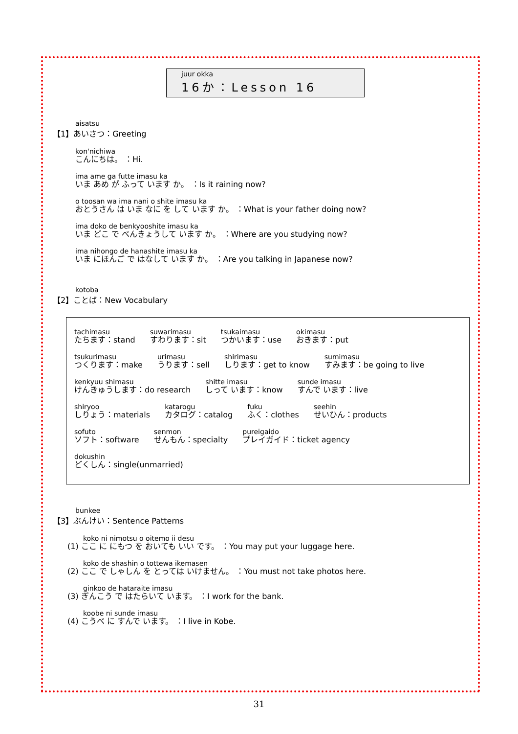juur okka
16か：Lesson 16
aisatsu
【1】あいさつ：Greeting
kon'nichiwa
こんにちは。 ：Hi.
ima ame ga futte imasu ka
いま あめ が ふって います か。 ：Is it raining now?
o toosan wa ima nani o shite imasu ka
おとうさん は いま なに を して います か。 ：What is your father doing now?
ima doko de benkyooshite imasu ka
いま どこ で べんきょうして います か。 ：Where are you studying now?
ima nihongo de hanashite imasu ka
いま にほんご で はなして います か。 ：Are you talking in Japanese now?
kotoba
【2】ことば：New Vocabulary
tachimasu
たちます：stand suwarimasu
すわります：sit tsukaimasu
つかいます：use okimasu
おきます：put
tsukurimasu
つくります：make urimasu
うります：sell shirimasu
しります：get to know sumimasu
すみます：be going to live
kenkyuu shimasu
けんきゅうします：do research shitte imasu
しって います：know sunde imasu
すんで います：live
shiryoo
しりょう：materials katarogu
カタログ：catalog fuku
ふく：clothes seehin
せいひん：products
sofuto
ソフト：software senmon
せんもん：specialty pureigaido
プレイガイド：ticket agency
dokushin
どくしん：single(unmarried)
bunkee
【3】ぶんけい：Sentence Patterns
koko ni nimotsu o oitemo ii desu
(1) ここ に にもつ を おいても いい です。 ：You may put your luggage here.
koko de shashin o tottewa ikemasen
(2) ここ で しゃしん を とっては いけません。 ：You must not take photos here.
ginkoo de hataraite imasu
(3) ぎんこう で はたらいて います。 ：I work for the bank.
koobe ni sunde imasu
(4) こうべ に すんで います。 ：I live in Kobe.
31